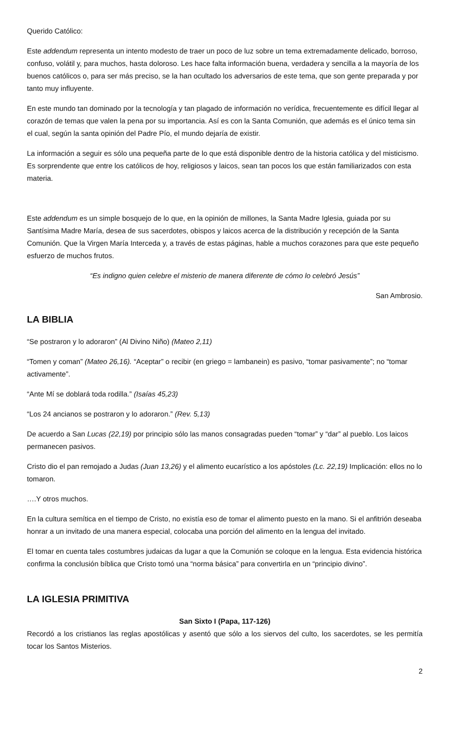Querido Católico:
Este addendum representa un intento modesto de traer un poco de luz sobre un tema extremadamente delicado, borroso, confuso, volátil y, para muchos, hasta doloroso. Les hace falta información buena, verdadera y sencilla a la mayoría de los buenos católicos o, para ser más preciso, se la han ocultado los adversarios de este tema, que son gente preparada y por tanto muy influyente.
En este mundo tan dominado por la tecnología y tan plagado de información no verídica, frecuentemente es difícil llegar al corazón de temas que valen la pena por su importancia. Así es con la Santa Comunión, que además es el único tema sin el cual, según la santa opinión del Padre Pío, el mundo dejaría de existir.
La información a seguir es sólo una pequeña parte de lo que está disponible dentro de la historia católica y del misticismo. Es sorprendente que entre los católicos de hoy, religiosos y laicos, sean tan pocos los que están familiarizados con esta materia.
Este addendum es un simple bosquejo de lo que, en la opinión de millones, la Santa Madre Iglesia, guiada por su Santísima Madre María, desea de sus sacerdotes, obispos y laicos acerca de la distribución y recepción de la Santa Comunión. Que la Virgen María Interceda y, a través de estas páginas, hable a muchos corazones para que este pequeño esfuerzo de muchos frutos.
“Es indigno quien celebre el misterio de manera diferente de cómo lo celebró Jesús”
San Ambrosio.
LA BIBLIA
“Se postraron y lo adoraron” (Al Divino Niño) (Mateo 2,11)
“Tomen y coman” (Mateo 26,16). “Aceptar” o recibir (en griego = lambanein) es pasivo, “tomar pasivamente”; no “tomar activamente”.
“Ante Mí se doblará toda rodilla.” (Isaías 45,23)
“Los 24 ancianos se postraron y lo adoraron.” (Rev. 5,13)
De acuerdo a San Lucas (22,19) por principio sólo las manos consagradas pueden “tomar” y “dar” al pueblo. Los laicos permanecen pasivos.
Cristo dio el pan remojado a Judas (Juan 13,26) y el alimento eucarístico a los apóstoles (Lc. 22,19) Implicación: ellos no lo tomaron.
….Y otros muchos.
En la cultura semítica en el tiempo de Cristo, no existía eso de tomar el alimento puesto en la mano. Si el anfitrión deseaba honrar a un invitado de una manera especial, colocaba una porción del alimento en la lengua del invitado.
El tomar en cuenta tales costumbres judaicas da lugar a que la Comunión se coloque en la lengua. Esta evidencia histórica confirma la conclusión bíblica que Cristo tomó una “norma básica” para convertirla en un “principio divino”.
LA IGLESIA PRIMITIVA
San Sixto I (Papa, 117-126)
Recordó a los cristianos las reglas apostólicas y asentó que sólo a los siervos del culto, los sacerdotes, se les permitía tocar los Santos Misterios.
2